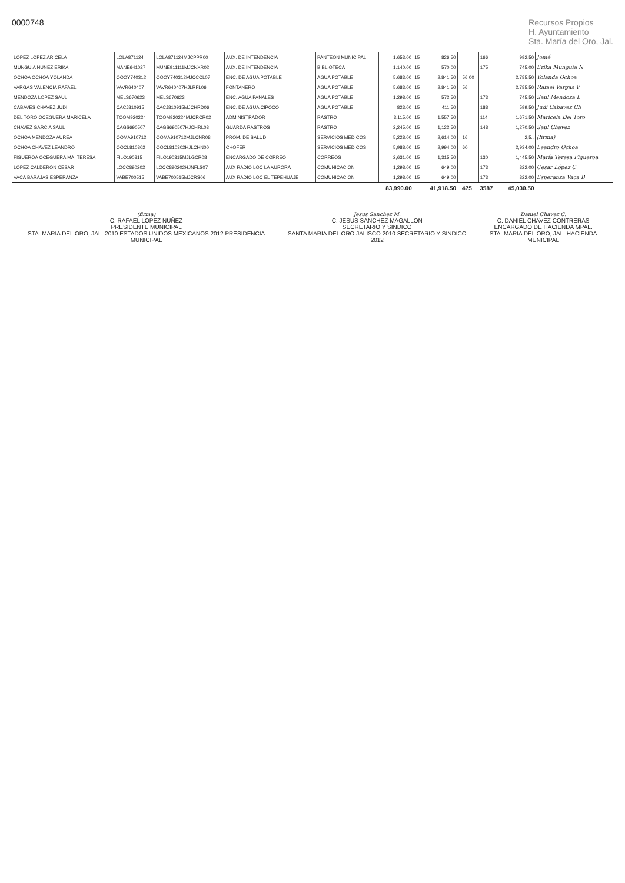0000748 Recursos Propios
H. Ayuntamiento
Sta. María del Oro, Jal.
| LOPEZ LOPEZ ARICELA | LOLA871124 | LOLA871124MJCPPR00 | AUX. DE INTENDENCIA | PANTEON MUNICIPAL | 1,653.00 | 15 | 826.50 | | | 166 | | 992.50 | Jomé |
| MUNGUIA NUÑEZ ERIKA | MANE641027 | MUNE911111MJCNXR02 | AUX. DE INTENDENCIA | BIBLIOTECA | 1,140.00 | 15 | 570.00 | | | 175 | | 745.00 | Erika Munguia N |
| OCHOA OCHOA YOLANDA | OOOY740312 | OOOY740312MJCCCL07 | ENC. DE AGUA POTABLE | AGUA POTABLE | 5,683.00 | 15 | 2,841.50 | | 56.00 | | | 2,785.50 | Yolanda Ochoa |
| VARGAS VALENCIA RAFAEL | VAVR640407 | VAVR640407HJLRFL06 | FONTANERO | AGUA POTABLE | 5,683.00 | 15 | 2,841.50 | | 56 | | | 2,785.50 | Rafael Vargas V |
| MENDOZA LOPEZ SAUL | MELS670623 | MELS670623 | ENC. AGUA PANALES | AGUA POTABLE | 1,298.00 | 15 | 572.50 | | | 173 | | 745.50 | Saul Mendoza L |
| CABAVES CHAVEZ JUDI | CACJ810915 | CACJ810915MJCHRD06 | ENC. DE AGUA CIPOCO | AGUA POTABLE | 823.00 | 15 | 411.50 | | | 188 | | 599.50 | Judi Cabavez Ch |
| DEL TORO OCEGUERA MARICELA | TOOM920224 | TOOM920224MJCRCR02 | ADMINISTRADOR | RASTRO | 3,115.00 | 15 | 1,557.50 | | | 114 | | 1,671.50 | Maricela Del Toro |
| CHAVEZ GARCIA SAUL | CAGS690507 | CAGS690507HJCHRL03 | GUARDA RASTROS | RASTRO | 2,245.00 | 15 | 1,122.50 | | | 148 | | 1,270.50 | Saul Chavez |
| OCHOA MENDOZA AUREA | OOMA910712 | OOMA910712MJLCNR08 | PROM. DE SALUD | SERVICIOS MEDICOS | 5,228.00 | 15 | 2,614.00 | | 16 | | | 2,5.. | (firma) |
| OCHOA CHAVEZ LEANDRO | OOCL810302 | OOCL810302HJLCHN00 | CHOFER | SERVICIOS MEDICOS | 5,988.00 | 15 | 2,994.00 | | 60 | | | 2,934.00 | Leandro Ochoa |
| FIGUEROA OCEGUERA MA. TERESA | FILO190315 | FILO190315MJLGCR08 | ENCARGADO DE CORREO | CORREOS | 2,631.00 | 15 | 1,315.50 | | | 130 | | 1,445.50 | María Teresa Figueroa |
| LOPEZ CALDERON CESAR | LOCC890202 | LOCC890202HJNFLS07 | AUX RADIO LOC LA AURORA | COMUNICACION | 1,298.00 | 15 | 649.00 | | | 173 | | 822.00 | Cesar López C |
| VACA BARAJAS ESPERANZA | VABE700515 | VABE700515MJCRS06 | AUX RADIO LOC EL TEPEHUAJE | COMUNICACION | 1,298.00 | 15 | 649.00 | | | 173 | | 822.00 | Esperanza Vaca B |
| | | | | | 83,990.00 | | 41,918.50 | | 475 | 3587 | | 45,030.50 | |
(firma)
C. RAFAEL LOPEZ NUÑEZ
PRESIDENTE MUNICIPAL
STA. MARIA DEL ORO, JAL. 2010 ESTADOS UNIDOS MEXICANOS 2012 PRESIDENCIA MUNICIPAL
Jesus Sanchez M.
C. JESUS SANCHEZ MAGALLON
SECRETARIO Y SINDICO
SANTA MARIA DEL ORO JALISCO 2010 SECRETARIO Y SINDICO 2012
Daniel Chavez C.
C. DANIEL CHAVEZ CONTRERAS
ENCARGADO DE HACIENDA MPAL.
STA. MARIA DEL ORO, JAL. HACIENDA MUNICIPAL